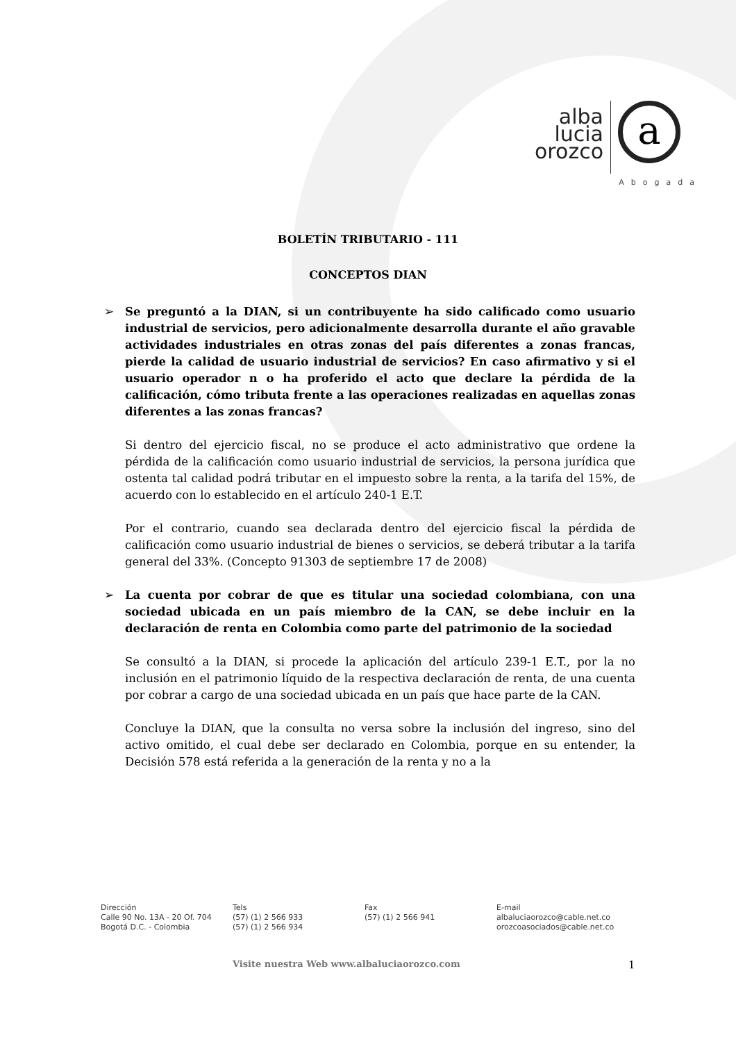alba
lucia
orozco
a
Abogada
BOLETÍN TRIBUTARIO - 111
CONCEPTOS DIAN
➢
Se preguntó a la DIAN, si un contribuyente ha sido calificado como usuario industrial de servicios, pero adicionalmente desarrolla durante el año gravable actividades industriales en otras zonas del país diferentes a zonas francas, pierde la calidad de usuario industrial de servicios? En caso afirmativo y si el usuario operador n o ha proferido el acto que declare la pérdida de la calificación, cómo tributa frente a las operaciones realizadas en aquellas zonas diferentes a las zonas francas?
Si dentro del ejercicio fiscal, no se produce el acto administrativo que ordene la pérdida de la calificación como usuario industrial de servicios, la persona jurídica que ostenta tal calidad podrá tributar en el impuesto sobre la renta, a la tarifa del 15%, de acuerdo con lo establecido en el artículo 240-1 E.T.
Por el contrario, cuando sea declarada dentro del ejercicio fiscal la pérdida de calificación como usuario industrial de bienes o servicios, se deberá tributar a la tarifa general del 33%. (Concepto 91303 de septiembre 17 de 2008)
➢
La cuenta por cobrar de que es titular una sociedad colombiana, con una sociedad ubicada en un país miembro de la CAN, se debe incluir en la declaración de renta en Colombia como parte del patrimonio de la sociedad
Se consultó a la DIAN, si procede la aplicación del artículo 239-1 E.T., por la no inclusión en el patrimonio líquido de la respectiva declaración de renta, de una cuenta por cobrar a cargo de una sociedad ubicada en un país que hace parte de la CAN.
Concluye la DIAN, que la consulta no versa sobre la inclusión del ingreso, sino del activo omitido, el cual debe ser declarado en Colombia, porque en su entender, la Decisión 578 está referida a la generación de la renta y no a la
Dirección
Calle 90 No. 13A - 20 Of. 704
Bogotá D.C. - Colombia
Tels
(57) (1) 2 566 933
(57) (1) 2 566 934
Fax
(57) (1) 2 566 941
E-mail
albaluciaorozco@cable.net.co
orozcoasociados@cable.net.co
Visite nuestra Web www.albaluciaorozco.com 1